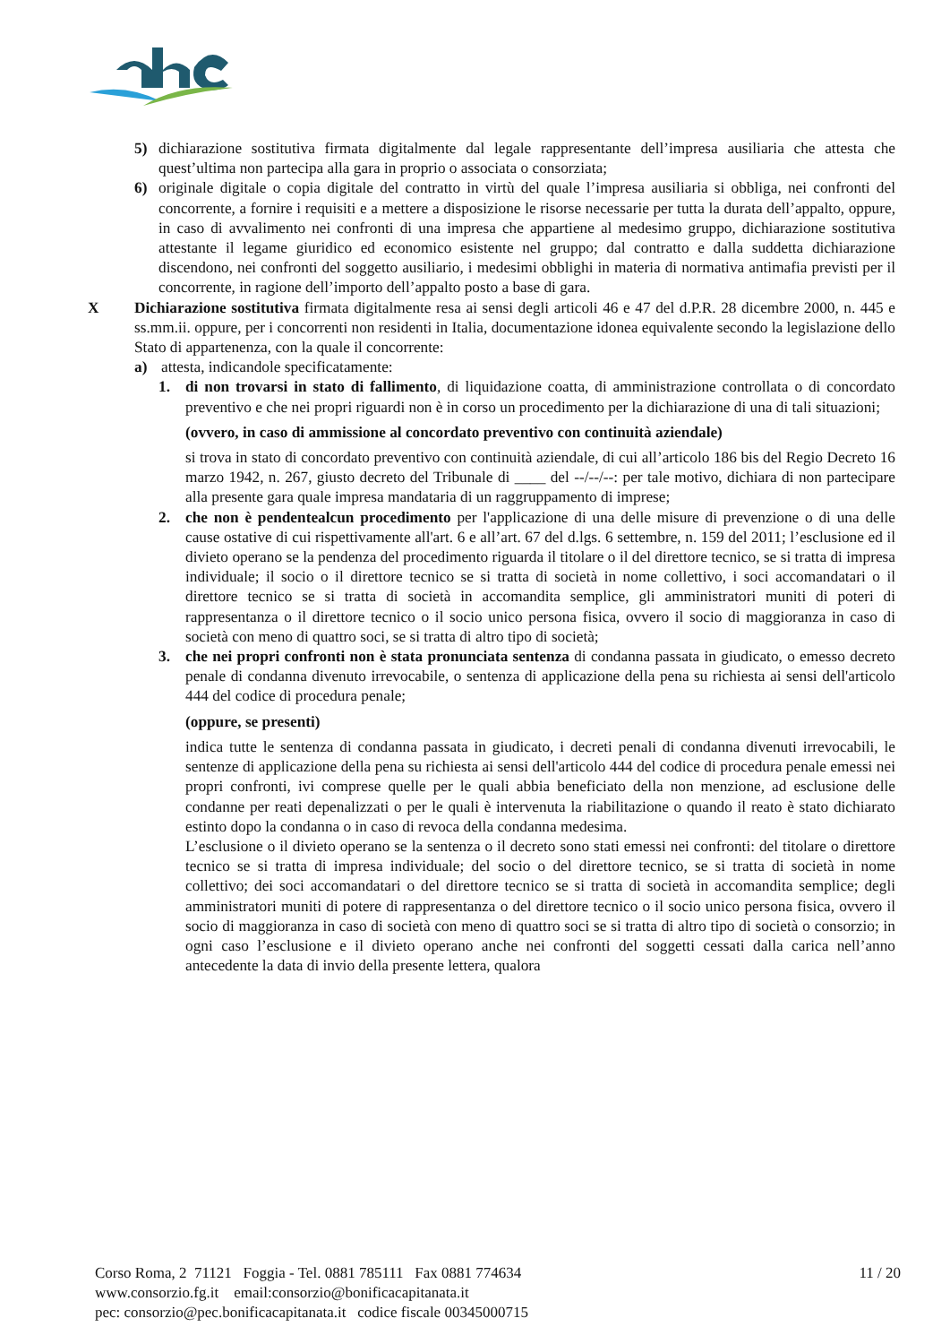5) dichiarazione sostitutiva firmata digitalmente dal legale rappresentante dell’impresa ausiliaria che attesta che quest’ultima non partecipa alla gara in proprio o associata o consorziata;
6) originale digitale o copia digitale del contratto in virtù del quale l’impresa ausiliaria si obbliga, nei confronti del concorrente, a fornire i requisiti e a mettere a disposizione le risorse necessarie per tutta la durata dell’appalto, oppure, in caso di avvalimento nei confronti di una impresa che appartiene al medesimo gruppo, dichiarazione sostitutiva attestante il legame giuridico ed economico esistente nel gruppo; dal contratto e dalla suddetta dichiarazione discendono, nei confronti del soggetto ausiliario, i medesimi obblighi in materia di normativa antimafia previsti per il concorrente, in ragione dell’importo dell’appalto posto a base di gara.
X Dichiarazione sostitutiva firmata digitalmente resa ai sensi degli articoli 46 e 47 del d.P.R. 28 dicembre 2000, n. 445 e ss.mm.ii. oppure, per i concorrenti non residenti in Italia, documentazione idonea equivalente secondo la legislazione dello Stato di appartenenza, con la quale il concorrente:
a) attesta, indicandole specificatamente:
1. di non trovarsi in stato di fallimento, di liquidazione coatta, di amministrazione controllata o di concordato preventivo e che nei propri riguardi non è in corso un procedimento per la dichiarazione di una di tali situazioni;
(ovvero, in caso di ammissione al concordato preventivo con continuità aziendale)
si trova in stato di concordato preventivo con continuità aziendale, di cui all’articolo 186 bis del Regio Decreto 16 marzo 1942, n. 267, giusto decreto del Tribunale di ____ del --/--/--: per tale motivo, dichiara di non partecipare alla presente gara quale impresa mandataria di un raggruppamento di imprese;
2. che non è pendentealcun procedimento per l'applicazione di una delle misure di prevenzione o di una delle cause ostative di cui rispettivamente all'art. 6 e all’art. 67 del d.lgs. 6 settembre, n. 159 del 2011; l’esclusione ed il divieto operano se la pendenza del procedimento riguarda il titolare o il del direttore tecnico, se si tratta di impresa individuale; il socio o il direttore tecnico se si tratta di società in nome collettivo, i soci accomandatari o il direttore tecnico se si tratta di società in accomandita semplice, gli amministratori muniti di poteri di rappresentanza o il direttore tecnico o il socio unico persona fisica, ovvero il socio di maggioranza in caso di società con meno di quattro soci, se si tratta di altro tipo di società;
3. che nei propri confronti non è stata pronunciata sentenza di condanna passata in giudicato, o emesso decreto penale di condanna divenuto irrevocabile, o sentenza di applicazione della pena su richiesta ai sensi dell'articolo 444 del codice di procedura penale;
(oppure, se presenti)
indica tutte le sentenza di condanna passata in giudicato, i decreti penali di condanna divenuti irrevocabili, le sentenze di applicazione della pena su richiesta ai sensi dell'articolo 444 del codice di procedura penale emessi nei propri confronti, ivi comprese quelle per le quali abbia beneficiato della non menzione, ad esclusione delle condanne per reati depenalizzati o per le quali è intervenuta la riabilitazione o quando il reato è stato dichiarato estinto dopo la condanna o in caso di revoca della condanna medesima.
L’esclusione o il divieto operano se la sentenza o il decreto sono stati emessi nei confronti: del titolare o direttore tecnico se si tratta di impresa individuale; del socio o del direttore tecnico, se si tratta di società in nome collettivo; dei soci accomandatari o del direttore tecnico se si tratta di società in accomandita semplice; degli amministratori muniti di potere di rappresentanza o del direttore tecnico o il socio unico persona fisica, ovvero il socio di maggioranza in caso di società con meno di quattro soci se si tratta di altro tipo di società o consorzio; in ogni caso l’esclusione e il divieto operano anche nei confronti del soggetti cessati dalla carica nell’anno antecedente la data di invio della presente lettera, qualora
Corso Roma, 2 71121 Foggia - Tel. 0881 785111 Fax 0881 774634
www.consorzio.fg.it email:consorzio@bonificacapitanata.it
pec: consorzio@pec.bonificacapitanata.it codice fiscale 00345000715
11 / 20